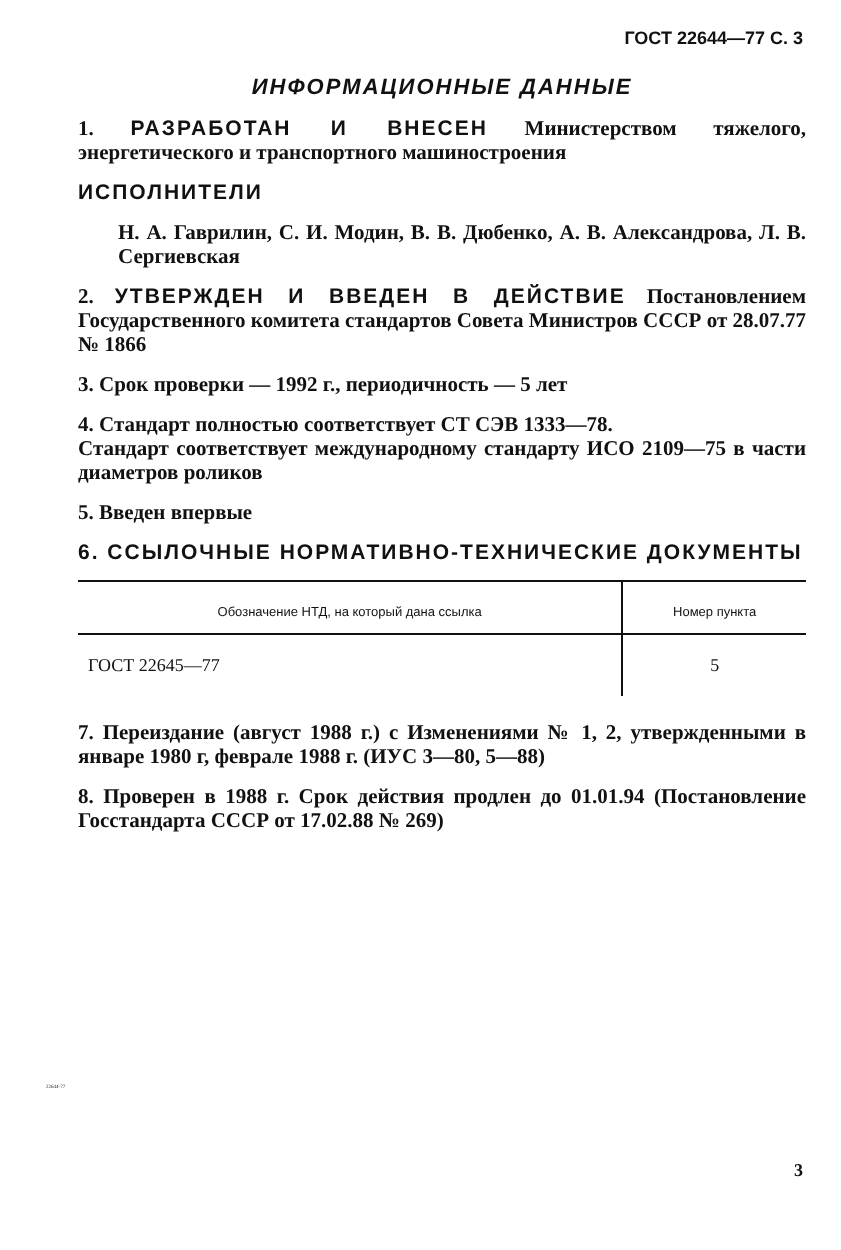ГОСТ 22644—77 С. 3
ИНФОРМАЦИОННЫЕ ДАННЫЕ
1. РАЗРАБОТАН И ВНЕСЕН Министерством тяжелого, энергетического и транспортного машиностроения
ИСПОЛНИТЕЛИ
Н. А. Гаврилин, С. И. Модин, В. В. Дюбенко, А. В. Александрова, Л. В. Сергиевская
2. УТВЕРЖДЕН И ВВЕДЕН В ДЕЙСТВИЕ Постановлением Государственного комитета стандартов Совета Министров СССР от 28.07.77 № 1866
3. Срок проверки — 1992 г., периодичность — 5 лет
4. Стандарт полностью соответствует СТ СЭВ 1333—78.
Стандарт соответствует международному стандарту ИСО 2109—75 в части диаметров роликов
5. Введен впервые
6. ССЫЛОЧНЫЕ НОРМАТИВНО-ТЕХНИЧЕСКИЕ ДОКУМЕНТЫ
| Обозначение НТД, на который дана ссылка | Номер пункта |
| --- | --- |
| ГОСТ 22645—77 | 5 |
7. Переиздание (август 1988 г.) с Изменениями № 1, 2, утвержденными в январе 1980 г, феврале 1988 г. (ИУС 3—80, 5—88)
8. Проверен в 1988 г. Срок действия продлен до 01.01.94 (Постановление Госстандарта СССР от 17.02.88 № 269)
22644-77
3